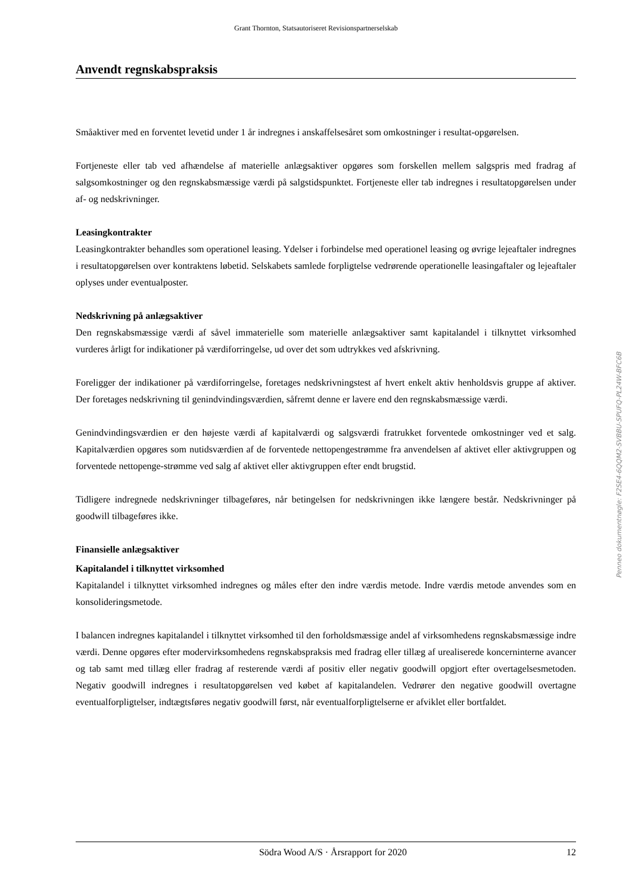Grant Thornton, Statsautoriseret Revisionspartnerselskab
Anvendt regnskabspraksis
Småaktiver med en forventet levetid under 1 år indregnes i anskaffelsesåret som omkostninger i resultat-opgørelsen.
Fortjeneste eller tab ved afhændelse af materielle anlægsaktiver opgøres som forskellen mellem salgspris med fradrag af salgsomkostninger og den regnskabsmæssige værdi på salgstidspunktet. Fortjeneste eller tab indregnes i resultatopgørelsen under af- og nedskrivninger.
Leasingkontrakter
Leasingkontrakter behandles som operationel leasing. Ydelser i forbindelse med operationel leasing og øvrige lejeaftaler indregnes i resultatopgørelsen over kontraktens løbetid. Selskabets samlede forpligtelse vedrørende operationelle leasingaftaler og lejeaftaler oplyses under eventualposter.
Nedskrivning på anlægsaktiver
Den regnskabsmæssige værdi af såvel immaterielle som materielle anlægsaktiver samt kapitalandel i tilknyttet virksomhed vurderes årligt for indikationer på værdiforringelse, ud over det som udtrykkes ved afskrivning.
Foreligger der indikationer på værdiforringelse, foretages nedskrivningstest af hvert enkelt aktiv henholdsvis gruppe af aktiver. Der foretages nedskrivning til genindvindingsværdien, såfremt denne er lavere end den regnskabsmæssige værdi.
Genindvindingsværdien er den højeste værdi af kapitalværdi og salgsværdi fratrukket forventede omkostninger ved et salg. Kapitalværdien opgøres som nutidsværdien af de forventede nettopengestrømme fra anvendelsen af aktivet eller aktivgruppen og forventede nettopenge-strømme ved salg af aktivet eller aktivgruppen efter endt brugstid.
Tidligere indregnede nedskrivninger tilbageføres, når betingelsen for nedskrivningen ikke længere består. Nedskrivninger på goodwill tilbageføres ikke.
Finansielle anlægsaktiver
Kapitalandel i tilknyttet virksomhed
Kapitalandel i tilknyttet virksomhed indregnes og måles efter den indre værdis metode. Indre værdis metode anvendes som en konsolideringsmetode.
I balancen indregnes kapitalandel i tilknyttet virksomhed til den forholdsmæssige andel af virksomhedens regnskabsmæssige indre værdi. Denne opgøres efter modervirksomhedens regnskabspraksis med fradrag eller tillæg af urealiserede koncerninterne avancer og tab samt med tillæg eller fradrag af resterende værdi af positiv eller negativ goodwill opgjort efter overtagelsesmetoden. Negativ goodwill indregnes i resultatopgørelsen ved købet af kapitalandelen. Vedrører den negative goodwill overtagne eventualforpligtelser, indtægtsføres negativ goodwill først, når eventualforpligtelserne er afviklet eller bortfaldet.
Penneo dokumentnøgle: F2SE4-6QQM2-SVBBU-SPUFQ-PL24W-BFC6B
Södra Wood A/S · Årsrapport for 2020 12